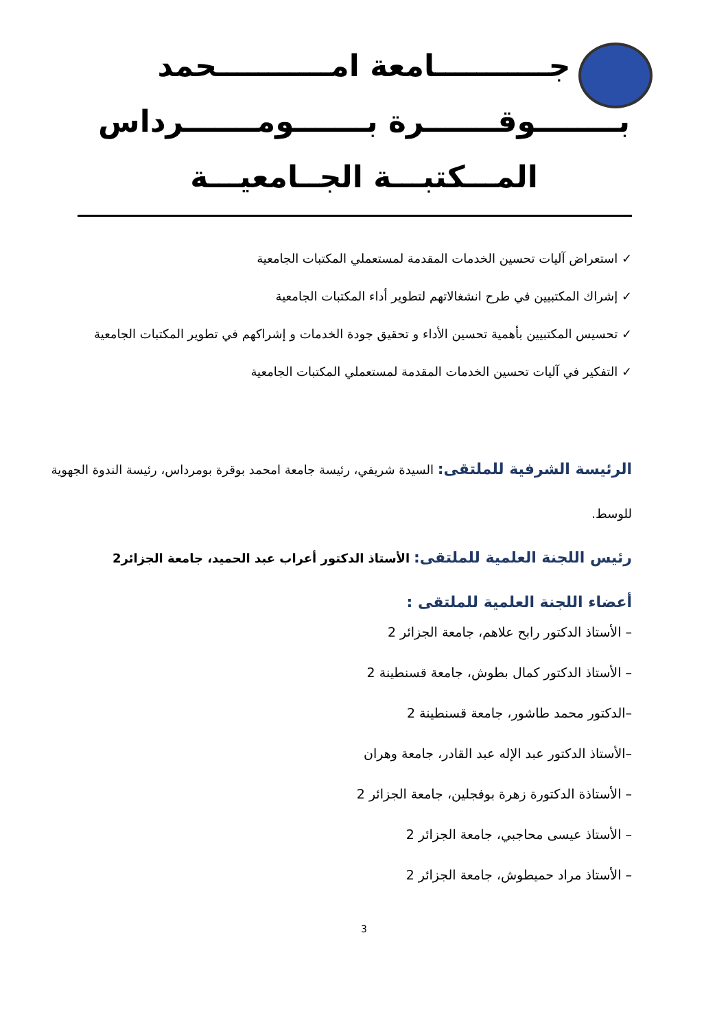جـــــــــــامعة امـــــــــــحمد
بــــــــوقـــــــرة بـــــــومـــــــرداس
المـــكتبـــة الجــامعيـــة
✓ استعراض آليات تحسين الخدمات المقدمة لمستعملي المكتبات الجامعية
✓ إشراك المكتبيين في طرح انشغالاتهم لتطوير أداء المكتبات الجامعية
✓ تحسيس المكتبيين بأهمية تحسين الأداء و تحقيق جودة الخدمات و إشراكهم في تطوير المكتبات الجامعية
✓ التفكير في آليات تحسين الخدمات المقدمة لمستعملي المكتبات الجامعية
الرئيسة الشرفية للملتقى: السيدة شريفي، رئيسة جامعة امحمد بوقرة بومرداس، رئيسة الندوة الجهوية للوسط.
رئيس اللجنة العلمية للملتقى: الأستاذ الدكتور أعراب عبد الحميد، جامعة الجزائر2
أعضاء اللجنة العلمية للملتقى :
– الأستاذ الدكتور رابح علاهم، جامعة الجزائر 2
– الأستاذ الدكتور كمال بطوش، جامعة قسنطينة 2
–الدكتور محمد طاشور، جامعة قسنطينة 2
–الأستاذ الدكتور عبد الإله عبد القادر، جامعة وهران
– الأستاذة الدكتورة زهرة بوفجلين، جامعة الجزائر 2
– الأستاذ عيسى محاجبي، جامعة الجزائر 2
– الأستاذ مراد حميطوش، جامعة الجزائر 2
3